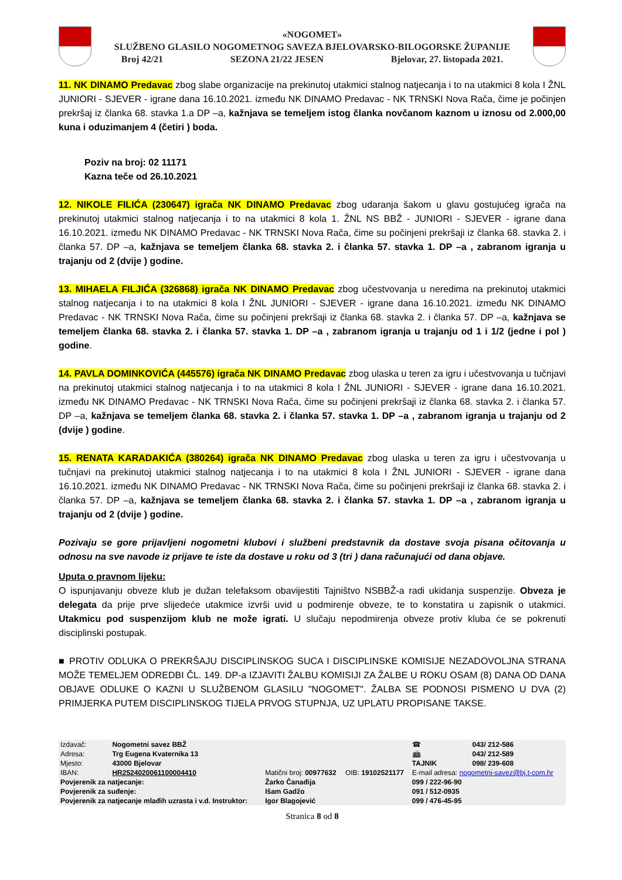«NOGOMET»
SLUŽBENO GLASILO NOGOMETNOG SAVEZA BJELOVARSKO-BILOGORSKE ŽUPANIJE
Broj 42/21 SEZONA 21/22 JESEN Bjelovar, 27. listopada 2021.
11. NK DINAMO Predavac zbog slabe organizacije na prekinutoj utakmici stalnog natjecanja i to na utakmici 8 kola I ŽNL JUNIORI - SJEVER - igrane dana 16.10.2021. između NK DINAMO Predavac - NK TRNSKI Nova Rača, čime je počinjen prekršaj iz članka 68. stavka 1.a DP –a, kažnjava se temeljem istog članka novčanom kaznom u iznosu od 2.000,00 kuna i oduzimanjem 4 (četiri ) boda.
Poziv na broj: 02 11171
Kazna teče od 26.10.2021
12. NIKOLE FILIĆA (230647) igrača NK DINAMO Predavac zbog udaranja šakom u glavu gostujućeg igrača na prekinutoj utakmici stalnog natjecanja i to na utakmici 8 kola 1. ŽNL NS BBŽ - JUNIORI - SJEVER - igrane dana 16.10.2021. između NK DINAMO Predavac - NK TRNSKI Nova Rača, čime su počinjeni prekršaji iz članka 68. stavka 2. i članka 57. DP –a, kažnjava se temeljem članka 68. stavka 2. i članka 57. stavka 1. DP –a , zabranom igranja u trajanju od 2 (dvije ) godine.
13. MIHAELA FILJIĆA (326868) igrača NK DINAMO Predavac zbog učestvovanja u neredima na prekinutoj utakmici stalnog natjecanja i to na utakmici 8 kola I ŽNL JUNIORI - SJEVER - igrane dana 16.10.2021. između NK DINAMO Predavac - NK TRNSKI Nova Rača, čime su počinjeni prekršaji iz članka 68. stavka 2. i članka 57. DP –a, kažnjava se temeljem članka 68. stavka 2. i članka 57. stavka 1. DP –a , zabranom igranja u trajanju od 1 i 1/2 (jedne i pol ) godine.
14. PAVLA DOMINKOVIĆA (445576) igrača NK DINAMO Predavac zbog ulaska u teren za igru i učestvovanja u tučnjavi na prekinutoj utakmici stalnog natjecanja i to na utakmici 8 kola I ŽNL JUNIORI - SJEVER - igrane dana 16.10.2021. između NK DINAMO Predavac - NK TRNSKI Nova Rača, čime su počinjeni prekršaji iz članka 68. stavka 2. i članka 57. DP –a, kažnjava se temeljem članka 68. stavka 2. i članka 57. stavka 1. DP –a , zabranom igranja u trajanju od 2 (dvije ) godine.
15. RENATA KARADAKIĆA (380264) igrača NK DINAMO Predavac zbog ulaska u teren za igru i učestvovanja u tučnjavi na prekinutoj utakmici stalnog natjecanja i to na utakmici 8 kola I ŽNL JUNIORI - SJEVER - igrane dana 16.10.2021. između NK DINAMO Predavac - NK TRNSKI Nova Rača, čime su počinjeni prekršaji iz članka 68. stavka 2. i članka 57. DP –a, kažnjava se temeljem članka 68. stavka 2. i članka 57. stavka 1. DP –a , zabranom igranja u trajanju od 2 (dvije ) godine.
Pozivaju se gore prijavljeni nogometni klubovi i službeni predstavnik da dostave svoja pisana očitovanja u odnosu na sve navode iz prijave te iste da dostave u roku od 3 (tri ) dana računajući od dana objave.
Uputa o pravnom lijeku:
O ispunjavanju obveze klub je dužan telefaksom obavijestiti Tajništvo NSBBŽ-a radi ukidanja suspenzije. Obveza je delegata da prije prve slijedeće utakmice izvrši uvid u podmirenje obveze, te to konstatira u zapisnik o utakmici. Utakmicu pod suspenzijom klub ne može igrati. U slučaju nepodmirenja obveze protiv kluba će se pokrenuti disciplinski postupak.
■ PROTIV ODLUKA O PREKRŠAJU DISCIPLINSKOG SUCA I DISCIPLINSKE KOMISIJE NEZADOVOLJNA STRANA MOŽE TEMELJEM ODREDBI ČL. 149. DP-a IZJAVITI ŽALBU KOMISIJI ZA ŽALBE U ROKU OSAM (8) DANA OD DANA OBJAVE ODLUKE O KAZNI U SLUŽBENOM GLASILU "NOGOMET". ŽALBA SE PODNOSI PISMENO U DVA (2) PRIMJERKA PUTEM DISCIPLINSKOG TIJELA PRVOG STUPNJA, UZ UPLATU PROPISANE TAKSE.
| Izdavač: | Nogometni savez BBŽ | | | ☎ | 043/ 212-586 |
| Adresa: | Trg Eugena Kvaternika 13 | | | 📠 | 043/ 212-589 |
| Mjesto: | 43000 Bjelovar | | | TAJNIK | 098/ 239-608 |
| IBAN: | HR2524020061100004410 | Matični broj: 00977632 | OIB: 19102521177 | E-mail adresa: nogometni-savez@bj.t-com.hr | |
| Povjerenik za natjecanje: | | Žarko Čanađija | | 099 / 222-96-90 | |
| Povjerenik za suđenje: | | Išam Gadžo | | 091 / 512-0935 | |
| Povjerenik za natjecanje mlađih uzrasta i v.d. Instruktor: | | Igor Blagojević | | 099 / 476-45-95 | |
Stranica 8 od 8